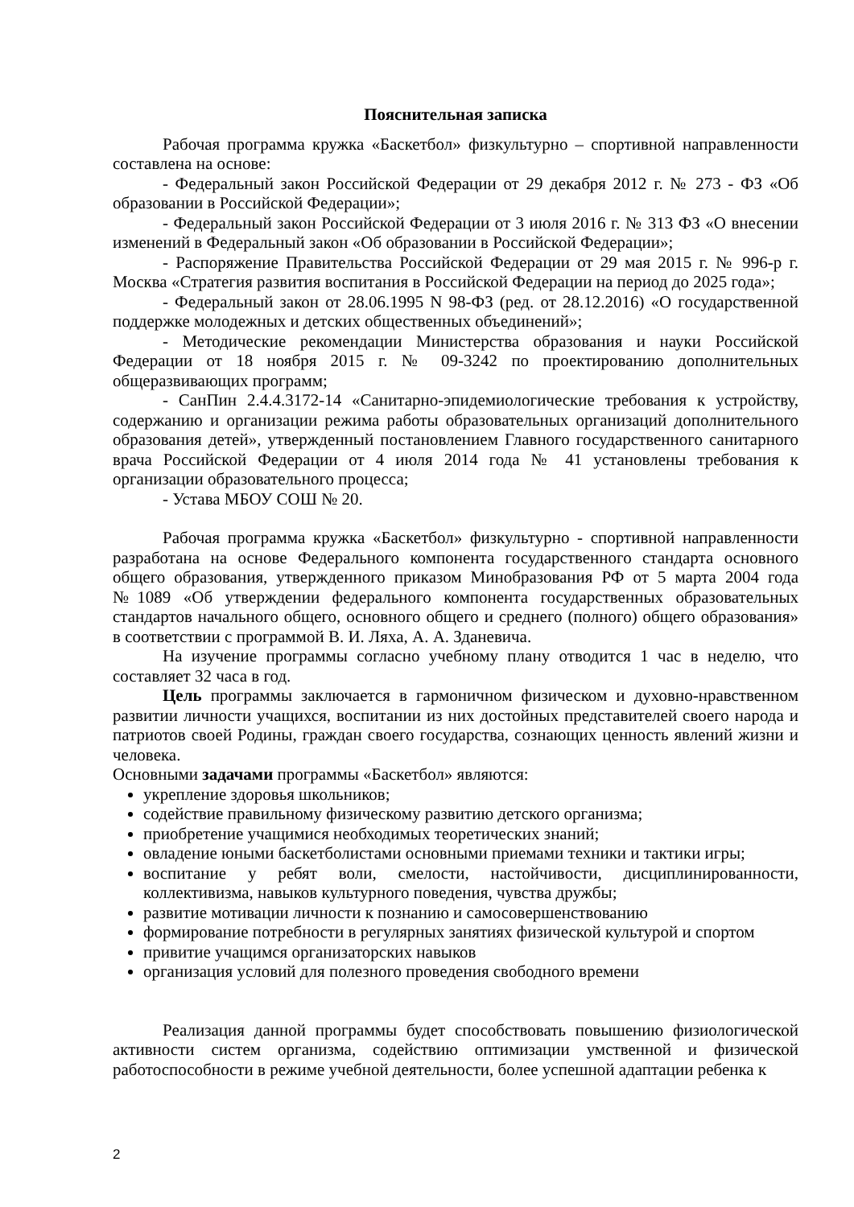Пояснительная записка
Рабочая программа кружка «Баскетбол» физкультурно – спортивной направленности составлена на основе:
- Федеральный закон Российской Федерации от 29 декабря 2012 г. № 273 - ФЗ «Об образовании в Российской Федерации»;
- Федеральный закон Российской Федерации от 3 июля 2016 г. № 313 ФЗ «О внесении изменений в Федеральный закон «Об образовании в Российской Федерации»;
- Распоряжение Правительства Российской Федерации от 29 мая 2015 г. № 996-р г. Москва «Стратегия развития воспитания в Российской Федерации на период до 2025 года»;
- Федеральный закон от 28.06.1995 N 98-ФЗ (ред. от 28.12.2016) «О государственной поддержке молодежных и детских общественных объединений»;
- Методические рекомендации Министерства образования и науки Российской Федерации от 18 ноября 2015 г. № 09-3242 по проектированию дополнительных общеразвивающих программ;
- СанПин 2.4.4.3172-14 «Санитарно-эпидемиологические требования к устройству, содержанию и организации режима работы образовательных организаций дополнительного образования детей», утвержденный постановлением Главного государственного санитарного врача Российской Федерации от 4 июля 2014 года № 41 установлены требования к организации образовательного процесса;
- Устава МБОУ СОШ № 20.
Рабочая программа кружка «Баскетбол» физкультурно - спортивной направленности разработана на основе Федерального компонента государственного стандарта основного общего образования, утвержденного приказом Минобразования РФ от 5 марта 2004 года №1089 «Об утверждении федерального компонента государственных образовательных стандартов начального общего, основного общего и среднего (полного) общего образования» в соответствии с программой В. И. Ляха, А. А. Зданевича.
На изучение программы согласно учебному плану отводится 1 час в неделю, что составляет 32 часа в год.
Цель программы заключается в гармоничном физическом и духовно-нравственном развитии личности учащихся, воспитании из них достойных представителей своего народа и патриотов своей Родины, граждан своего государства, сознающих ценность явлений жизни и человека.
Основными задачами программы «Баскетбол» являются:
укрепление здоровья школьников;
содействие правильному физическому развитию детского организма;
приобретение учащимися необходимых теоретических знаний;
овладение юными баскетболистами основными приемами техники и тактики игры;
воспитание у ребят воли, смелости, настойчивости, дисциплинированности, коллективизма, навыков культурного поведения, чувства дружбы;
развитие мотивации личности к познанию и самосовершенствованию
формирование потребности в регулярных занятиях физической культурой и спортом
привитие учащимся организаторских навыков
организация условий для полезного проведения свободного времени
Реализация данной программы будет способствовать повышению физиологической активности систем организма, содействию оптимизации умственной и физической работоспособности в режиме учебной деятельности, более успешной адаптации ребенка к
2